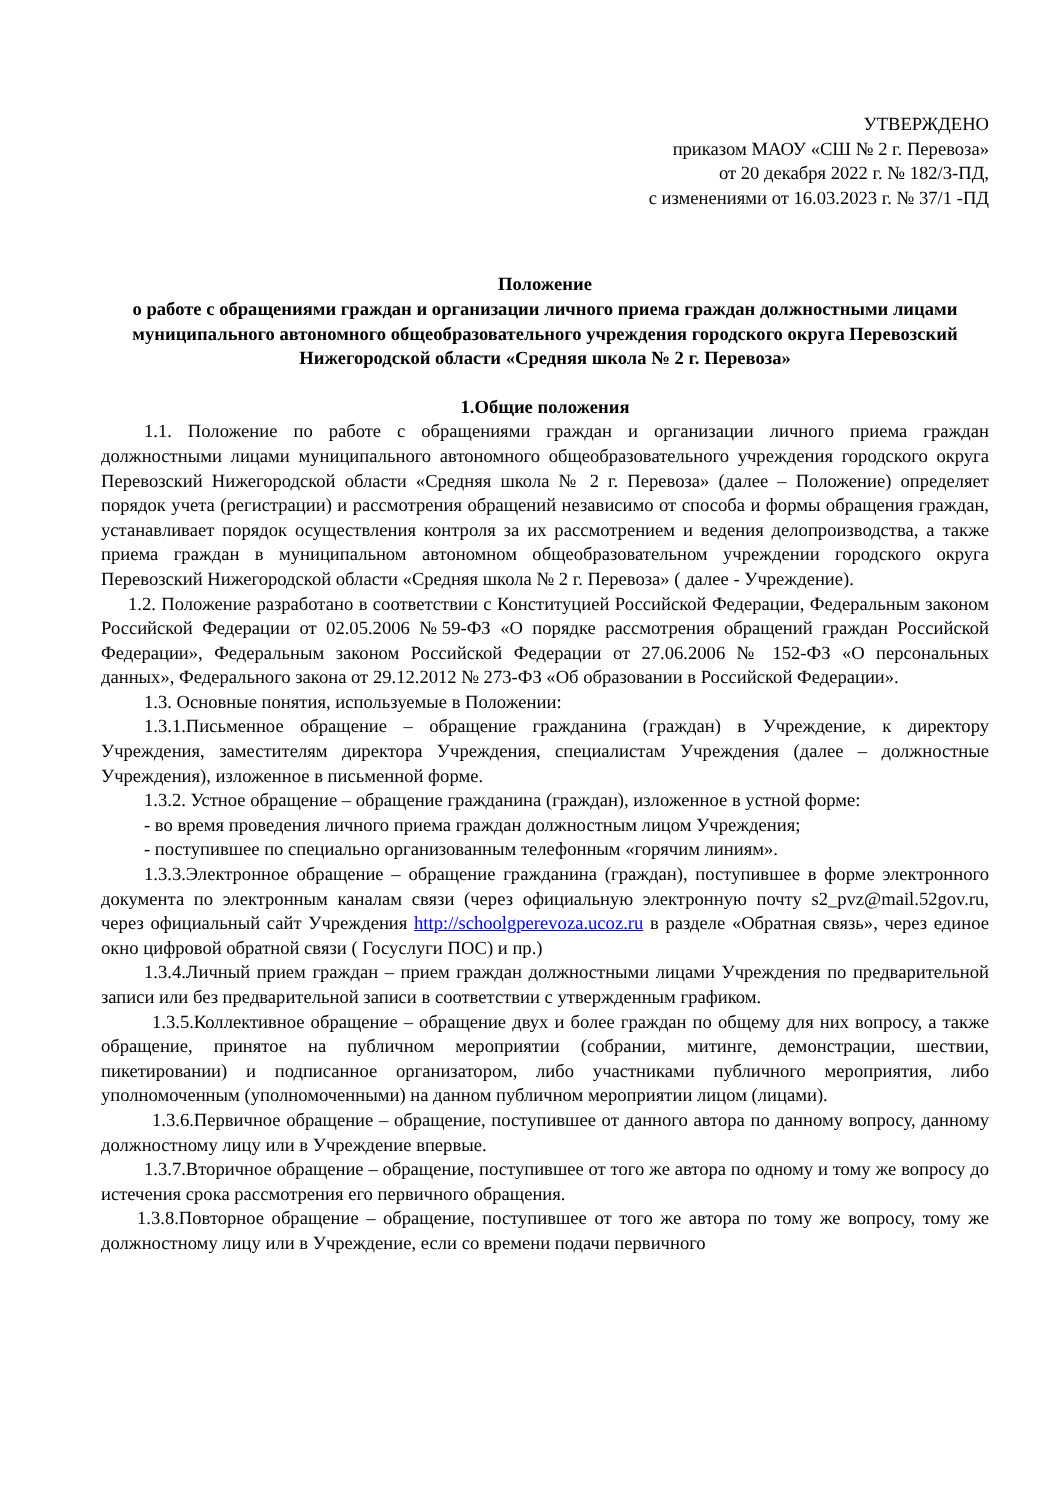УТВЕРЖДЕНО
приказом МАОУ «СШ № 2 г. Перевоза»
от 20 декабря 2022 г. № 182/3-ПД,
с изменениями от 16.03.2023 г. № 37/1 -ПД
Положение
о работе с обращениями граждан и организации личного приема граждан должностными лицами муниципального автономного общеобразовательного учреждения городского округа Перевозский Нижегородской области «Средняя школа № 2 г. Перевоза»
1.Общие положения
1.1. Положение по работе с обращениями граждан и организации личного приема граждан должностными лицами муниципального автономного общеобразовательного учреждения городского округа Перевозский Нижегородской области «Средняя школа № 2 г. Перевоза» (далее – Положение) определяет порядок учета (регистрации) и рассмотрения обращений независимо от способа и формы обращения граждан, устанавливает порядок осуществления контроля за их рассмотрением и ведения делопроизводства, а также приема граждан в муниципальном автономном общеобразовательном учреждении городского округа Перевозский Нижегородской области «Средняя школа № 2 г. Перевоза» ( далее - Учреждение).
1.2. Положение разработано в соответствии с Конституцией Российской Федерации, Федеральным законом Российской Федерации от 02.05.2006 №59-ФЗ «О порядке рассмотрения обращений граждан Российской Федерации», Федеральным законом Российской Федерации от 27.06.2006 № 152-ФЗ «О персональных данных», Федерального закона от 29.12.2012 № 273-ФЗ «Об образовании в Российской Федерации».
1.3. Основные понятия, используемые в Положении:
1.3.1.Письменное обращение – обращение гражданина (граждан) в Учреждение, к директору Учреждения, заместителям директора Учреждения, специалистам Учреждения (далее – должностные Учреждения), изложенное в письменной форме.
1.3.2. Устное обращение – обращение гражданина (граждан), изложенное в устной форме:
- во время проведения личного приема граждан должностным лицом Учреждения;
- поступившее по специально организованным телефонным «горячим линиям».
1.3.3.Электронное обращение – обращение гражданина (граждан), поступившее в форме электронного документа по электронным каналам связи (через официальную электронную почту s2_pvz@mail.52gov.ru, через официальный сайт Учреждения http://schoolgperevoza.ucoz.ru в разделе «Обратная связь», через единое окно цифровой обратной связи ( Госуслуги ПОС) и пр.)
1.3.4.Личный прием граждан – прием граждан должностными лицами Учреждения по предварительной записи или без предварительной записи в соответствии с утвержденным графиком.
1.3.5.Коллективное обращение – обращение двух и более граждан по общему для них вопросу, а также обращение, принятое на публичном мероприятии (собрании, митинге, демонстрации, шествии, пикетировании) и подписанное организатором, либо участниками публичного мероприятия, либо уполномоченным (уполномоченными) на данном публичном мероприятии лицом (лицами).
1.3.6.Первичное обращение – обращение, поступившее от данного автора по данному вопросу, данному должностному лицу или в Учреждение впервые.
1.3.7.Вторичное обращение – обращение, поступившее от того же автора по одному и тому же вопросу до истечения срока рассмотрения его первичного обращения.
1.3.8.Повторное обращение – обращение, поступившее от того же автора по тому же вопросу, тому же должностному лицу или в Учреждение, если со времени подачи первичного